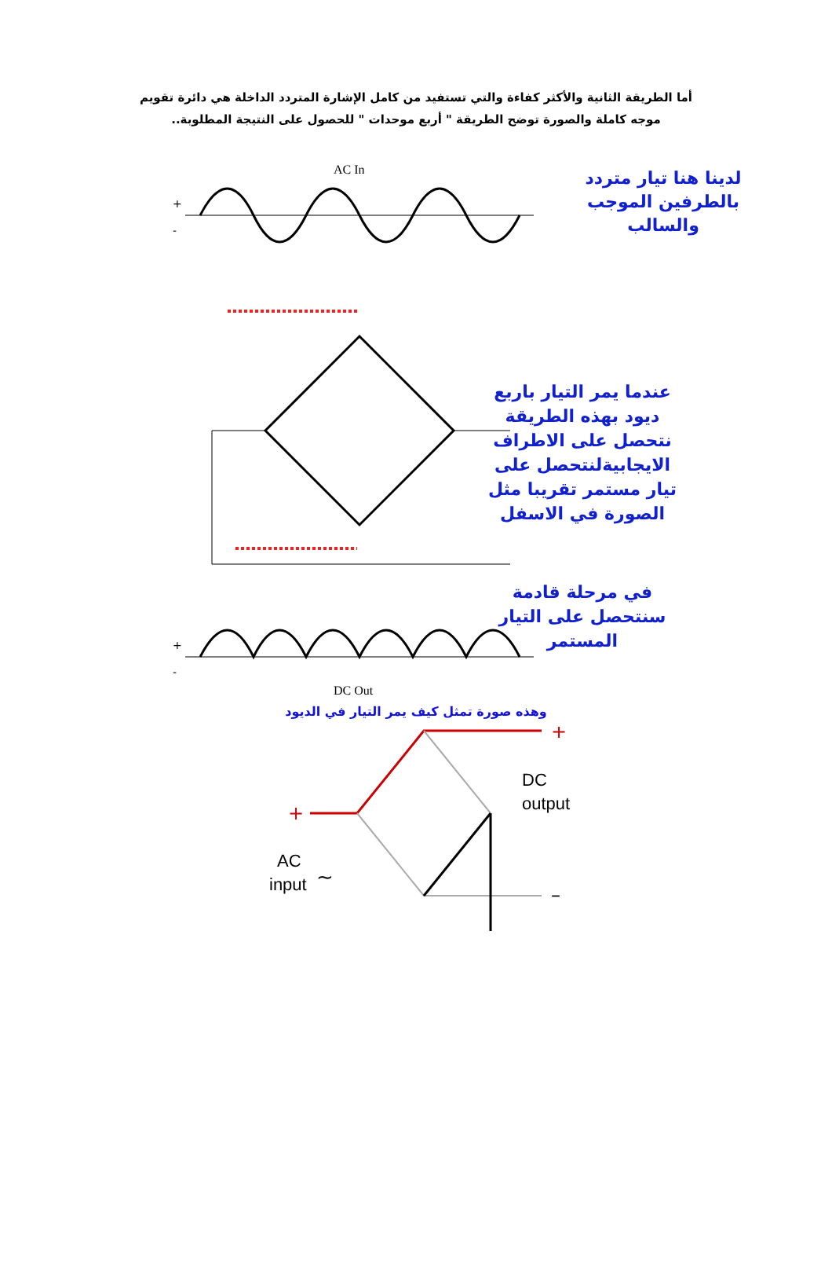أما الطريقة الثانية والأكثر كفاءة والتي تستفيد من كامل الإشارة المتردد الداخلة هي دائرة تقويم موجه كاملة والصورة توضح الطريقة " أربع موحدات " للحصول على النتيجة المطلوبة..
AC In
+
-
لدينا هنا تيار متردد
بالطرفين الموجب
والسالب
عندما يمر التيار باربع
ديود بهذه الطريقة
نتحصل على الاطراف
الايجابيةلنتحصل على
تيار مستمر تقريبا مثل
الصورة في الاسفل
في مرحلة قادمة
سنتحصل على التيار
المستمر
+
-
DC Out
وهذه صورة تمثل كيف يمر التيار في الديود
+
+
DC
output
AC
input
~
–
–